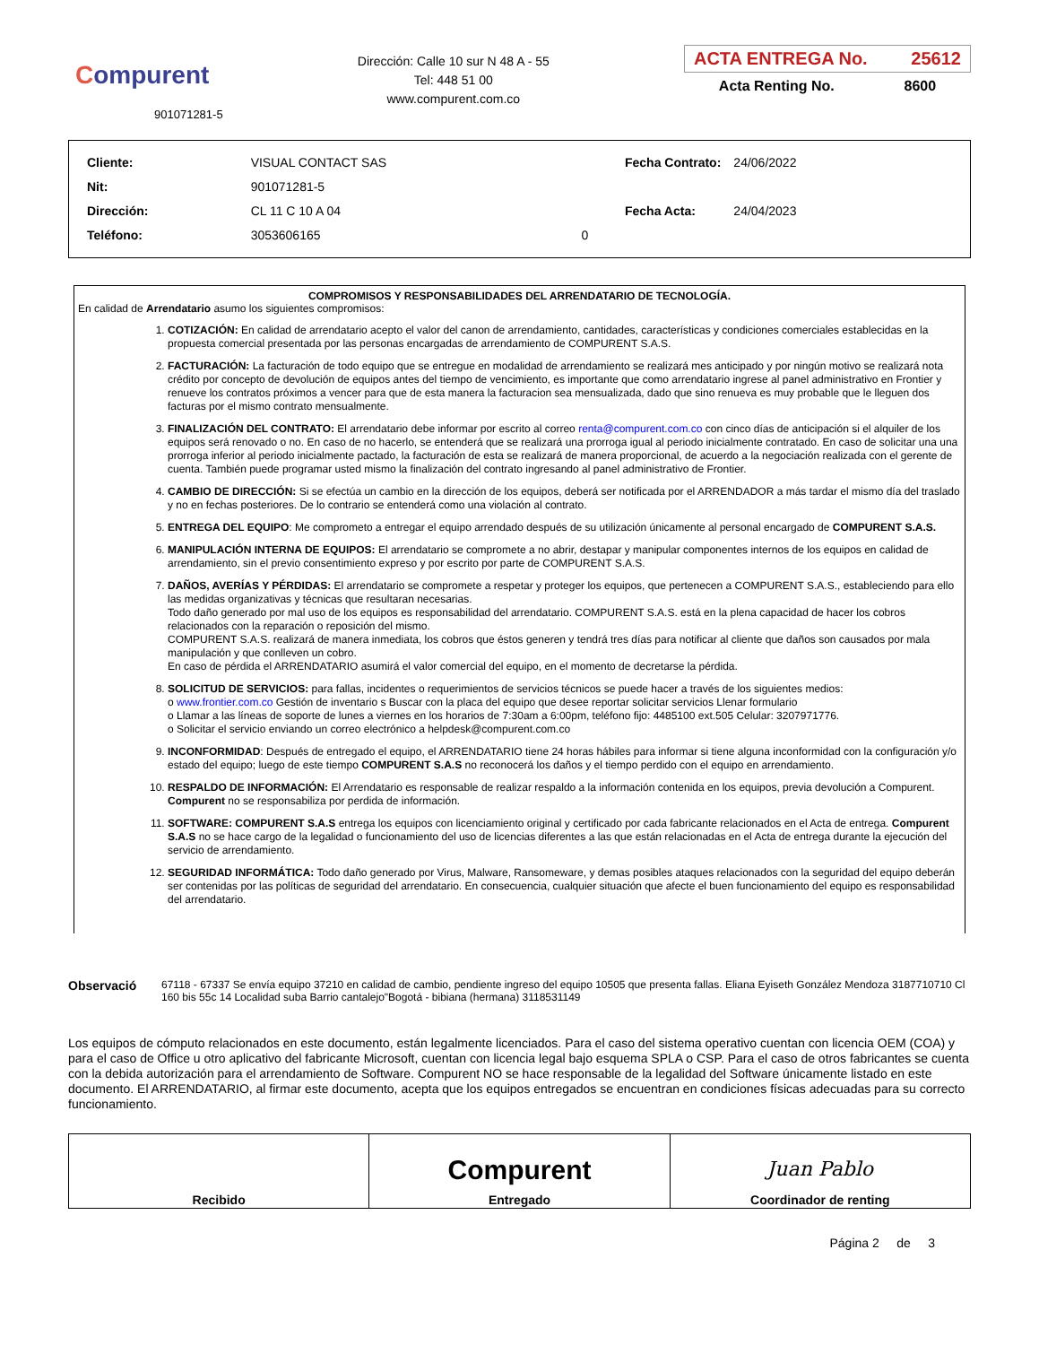Compurent
901071281-5
Dirección: Calle 10 sur N 48 A - 55
Tel: 448 51 00
www.compurent.com.co
ACTA ENTREGA No. 25612
Acta Renting No. 8600
| Cliente: | VISUAL CONTACT SAS | |
| Nit: | 901071281-5 | |
| Dirección: | CL 11 C 10 A 04 | |
| Teléfono: | 3053606165 | 0 |
| Fecha Contrato: | 24/06/2022 |
| Fecha Acta: | 24/04/2023 |
COMPROMISOS Y RESPONSABILIDADES DEL ARRENDATARIO DE TECNOLOGÍA.
En calidad de Arrendatario asumo los siguientes compromisos:
1. COTIZACIÓN: En calidad de arrendatario acepto el valor del canon de arrendamiento, cantidades, características y condiciones comerciales establecidas en la propuesta comercial presentada por las personas encargadas de arrendamiento de COMPURENT S.A.S.
2. FACTURACIÓN: La facturación de todo equipo que se entregue en modalidad de arrendamiento se realizará mes anticipado y por ningún motivo se realizará nota crédito por concepto de devolución de equipos antes del tiempo de vencimiento, es importante que como arrendatario ingrese al panel administrativo en Frontier y renueve los contratos próximos a vencer para que de esta manera la facturacion sea mensualizada, dado que sino renueva es muy probable que le lleguen dos facturas por el mismo contrato mensualmente.
3. FINALIZACIÓN DEL CONTRATO: El arrendatario debe informar por escrito al correo renta@compurent.com.co con cinco días de anticipación si el alquiler de los equipos será renovado o no. En caso de no hacerlo, se entenderá que se realizará una prorroga igual al periodo inicialmente contratado. En caso de solicitar una una prorroga inferior al periodo inicialmente pactado, la facturación de esta se realizará de manera proporcional, de acuerdo a la negociación realizada con el gerente de cuenta. También puede programar usted mismo la finalización del contrato ingresando al panel administrativo de Frontier.
4. CAMBIO DE DIRECCIÓN: Si se efectúa un cambio en la dirección de los equipos, deberá ser notificada por el ARRENDADOR a más tardar el mismo día del traslado y no en fechas posteriores. De lo contrario se entenderá como una violación al contrato.
5. ENTREGA DEL EQUIPO: Me comprometo a entregar el equipo arrendado después de su utilización únicamente al personal encargado de COMPURENT S.A.S.
6. MANIPULACIÓN INTERNA DE EQUIPOS: El arrendatario se compromete a no abrir, destapar y manipular componentes internos de los equipos en calidad de arrendamiento, sin el previo consentimiento expreso y por escrito por parte de COMPURENT S.A.S.
7. DAÑOS, AVERÍAS Y PÉRDIDAS: El arrendatario se compromete a respetar y proteger los equipos, que pertenecen a COMPURENT S.A.S., estableciendo para ello las medidas organizativas y técnicas que resultaran necesarias.
Todo daño generado por mal uso de los equipos es responsabilidad del arrendatario. COMPURENT S.A.S. está en la plena capacidad de hacer los cobros relacionados con la reparación o reposición del mismo.
COMPURENT S.A.S. realizará de manera inmediata, los cobros que éstos generen y tendrá tres días para notificar al cliente que daños son causados por mala manipulación y que conlleven un cobro.
En caso de pérdida el ARRENDATARIO asumirá el valor comercial del equipo, en el momento de decretarse la pérdida.
8. SOLICITUD DE SERVICIOS: para fallas, incidentes o requerimientos de servicios técnicos se puede hacer a través de los siguientes medios:
o www.frontier.com.co Gestión de inventario s Buscar con la placa del equipo que desee reportar solicitar servicios Llenar formulario
o Llamar a las líneas de soporte de lunes a viernes en los horarios de 7:30am a 6:00pm, teléfono fijo: 4485100 ext.505 Celular: 3207971776.
o Solicitar el servicio enviando un correo electrónico a helpdesk@compurent.com.co
9. INCONFORMIDAD: Después de entregado el equipo, el ARRENDATARIO tiene 24 horas hábiles para informar si tiene alguna inconformidad con la configuración y/o estado del equipo; luego de este tiempo COMPURENT S.A.S no reconocerá los daños y el tiempo perdido con el equipo en arrendamiento.
10. RESPALDO DE INFORMACIÓN: El Arrendatario es responsable de realizar respaldo a la información contenida en los equipos, previa devolución a Compurent. Compurent no se responsabiliza por perdida de información.
11. SOFTWARE: COMPURENT S.A.S entrega los equipos con licenciamiento original y certificado por cada fabricante relacionados en el Acta de entrega. Compurent S.A.S no se hace cargo de la legalidad o funcionamiento del uso de licencias diferentes a las que están relacionadas en el Acta de entrega durante la ejecución del servicio de arrendamiento.
12. SEGURIDAD INFORMÁTICA: Todo daño generado por Virus, Malware, Ransomeware, y demas posibles ataques relacionados con la seguridad del equipo deberán ser contenidas por las políticas de seguridad del arrendatario. En consecuencia, cualquier situación que afecte el buen funcionamiento del equipo es responsabilidad del arrendatario.
Observació
67118 - 67337 Se envía equipo 37210 en calidad de cambio, pendiente ingreso del equipo 10505 que presenta fallas. Eliana Eyiseth González Mendoza 3187710710 Cl 160 bis 55c 14 Localidad suba Barrio cantalejo"Bogotá - bibiana (hermana) 3118531149
Los equipos de cómputo relacionados en este documento, están legalmente licenciados. Para el caso del sistema operativo cuentan con licencia OEM (COA) y para el caso de Office u otro aplicativo del fabricante Microsoft, cuentan con licencia legal bajo esquema SPLA o CSP. Para el caso de otros fabricantes se cuenta con la debida autorización para el arrendamiento de Software. Compurent NO se hace responsable de la legalidad del Software únicamente listado en este documento. El ARRENDATARIO, al firmar este documento, acepta que los equipos entregados se encuentran en condiciones físicas adecuadas para su correcto funcionamiento.
| Recibido | Compurent Entregado | Juan Pablo Coordinador de renting |
Página 2 de 3